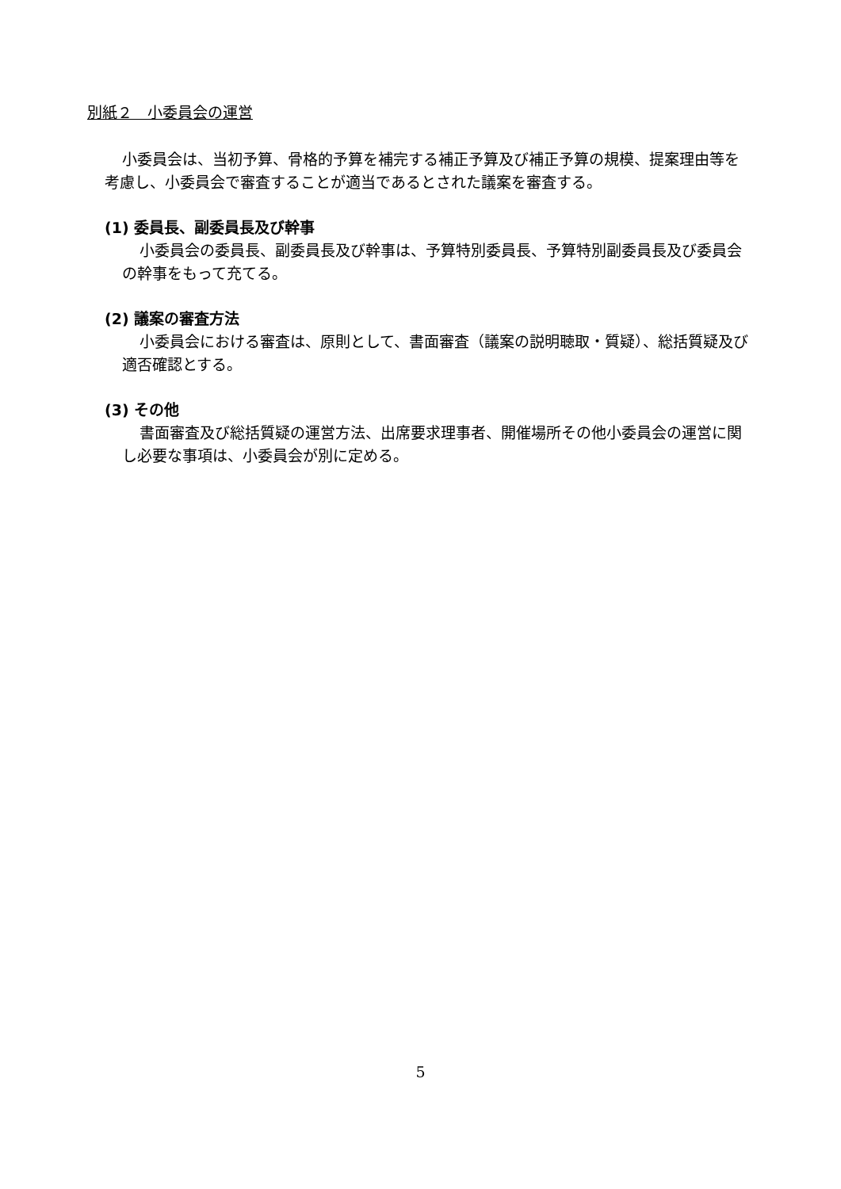別紙２　小委員会の運営
小委員会は、当初予算、骨格的予算を補完する補正予算及び補正予算の規模、提案理由等を考慮し、小委員会で審査することが適当であるとされた議案を審査する。
(1) 委員長、副委員長及び幹事
小委員会の委員長、副委員長及び幹事は、予算特別委員長、予算特別副委員長及び委員会の幹事をもって充てる。
(2) 議案の審査方法
小委員会における審査は、原則として、書面審査（議案の説明聴取・質疑）、総括質疑及び適否確認とする。
(3) その他
書面審査及び総括質疑の運営方法、出席要求理事者、開催場所その他小委員会の運営に関し必要な事項は、小委員会が別に定める。
5